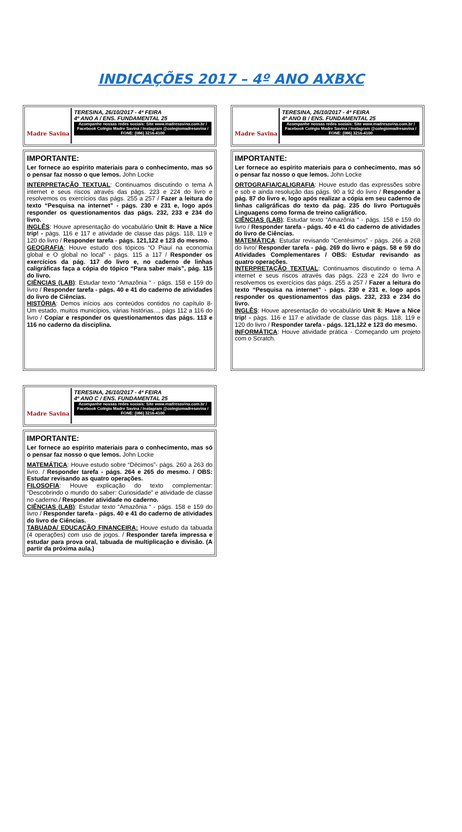INDICAÇÕES 2017 – 4º ANO AXBXC
Madre Savina
TERESINA, 26/10/2017 - 4ª FEIRA
4º ANO A / ENS. FUNDAMENTAL 25
Acompanhe nossas redes sociais: Site www.madresavina.com.br / Facebook Colégio Madre Savina / Instagram @colegiomadresavina / FONE: (086) 3216-4100
IMPORTANTE:
Ler fornece ao espírito materiais para o conhecimento, mas só o pensar faz nosso o que lemos. John Locke
INTERPRETAÇÃO TEXTUAL: Continuamos discutindo o tema A internet e seus riscos através das págs. 223 e 224 do livro e resolvemos os exercícios das págs. 255 a 257 / Fazer a leitura do texto “Pesquisa na internet” - págs. 230 e 231 e, logo após responder os questionamentos das págs. 232, 233 e 234 do livro.
INGLÊS: Houve apresentação do vocabulário Unit 8: Have a Nice trip! - págs. 116 e 117 e atividade de classe das págs. 118, 119 e 120 do livro / Responder tarefa - págs. 121,122 e 123 do mesmo.
GEOGRAFIA: Houve estudo dos tópicos “O Piauí na economia global e O global no local” - págs. 115 a 117 / Responder os exercícios da pág. 117 do livro e, no caderno de linhas caligráficas faça a cópia do tópico “Para saber mais”, pág. 115 do livro.
CIÊNCIAS (LAB): Estudar texto “Amazônia “ - págs. 158 e 159 do livro / Responder tarefa - págs. 40 e 41 do caderno de atividades do livro de Ciências.
HISTÓRIA: Demos inícios aos conteúdos contidos no capítulo 8- Um estado, muitos municípios, várias histórias..., págs 112 a 116 do livro / Copiar e responder os questionamentos das págs. 113 e 116 no caderno da disciplina.
Madre Savina
TERESINA, 26/10/2017 - 4ª FEIRA
4º ANO B / ENS. FUNDAMENTAL 25
Acompanhe nossas redes sociais: Site www.madresavina.com.br / Facebook Colégio Madre Savina / Instagram @colegiomadresavina / FONE: (086) 3216-4100
IMPORTANTE:
Ler fornece ao espírito materiais para o conhecimento, mas só o pensar faz nosso o que lemos. John Locke
ORTOGRAFIA/CALIGRAFIA: Houve estudo das expressões sobre e sob e ainda resolução das págs. 90 a 92 do livro / Responder a pág. 87 do livro e, logo após realizar a cópia em seu caderno de linhas caligráficas do texto da pág. 235 do livro Português Linguagens como forma de treino caligráfico.
CIÊNCIAS (LAB): Estudar texto “Amazônia “ - págs. 158 e 159 do livro / Responder tarefa - págs. 40 e 41 do caderno de atividades do livro de Ciências.
MATEMÁTICA: Estudar revisando “Centésimos” - págs. 266 a 268 do livro/ Responder tarefa - pág. 269 do livro e págs. 58 e 59 do Atividades Complementares / OBS: Estudar revisando as quatro operações.
INTERPRETAÇÃO TEXTUAL: Continuamos discutindo o tema A internet e seus riscos através das págs. 223 e 224 do livro e resolvemos os exercícios das págs. 255 a 257 / Fazer a leitura do texto “Pesquisa na internet” - págs. 230 e 231 e, logo após responder os questionamentos das págs. 232, 233 e 234 do livro.
INGLÊS: Houve apresentação do vocabulário Unit 8: Have a Nice trip! - págs. 116 e 117 e atividade de classe das págs. 118, 119 e 120 do livro / Responder tarefa - págs. 121,122 e 123 do mesmo.
INFORMÁTICA: Houve atividade prática - Começando um projeto com o Scratch.
Madre Savina
TERESINA, 26/10/2017 - 4ª FEIRA
4º ANO C / ENS. FUNDAMENTAL 25
Acompanhe nossas redes sociais: Site www.madresavina.com.br / Facebook Colégio Madre Savina / Instagram @colegiomadresavina / FONE: (086) 3216-4100
IMPORTANTE:
Ler fornece ao espírito materiais para o conhecimento, mas só o pensar faz nosso o que lemos. John Locke
MATEMÁTICA: Houve estudo sobre “Décimos”- págs. 260 a 263 do livro. / Responder tarefa - págs. 264 e 265 do mesmo. / OBS: Estudar revisando as quatro operações.
FILOSOFIA: Houve explicação do texto complementar: “Descobrindo o mundo do saber: Curiosidade” e atividade de classe no caderno./ Responder atividade no caderno.
CIÊNCIAS (LAB): Estudar texto “Amazônia “ - págs. 158 e 159 do livro / Responder tarefa - págs. 40 e 41 do caderno de atividades do livro de Ciências.
TABUADA/ EDUCAÇÃO FINANCEIRA: Houve estudo da tabuada (4 operações) com uso de jogos. / Responder tarefa impressa e estudar para prova oral, tabuada de multiplicação e divisão. (A partir da próxima aula.)